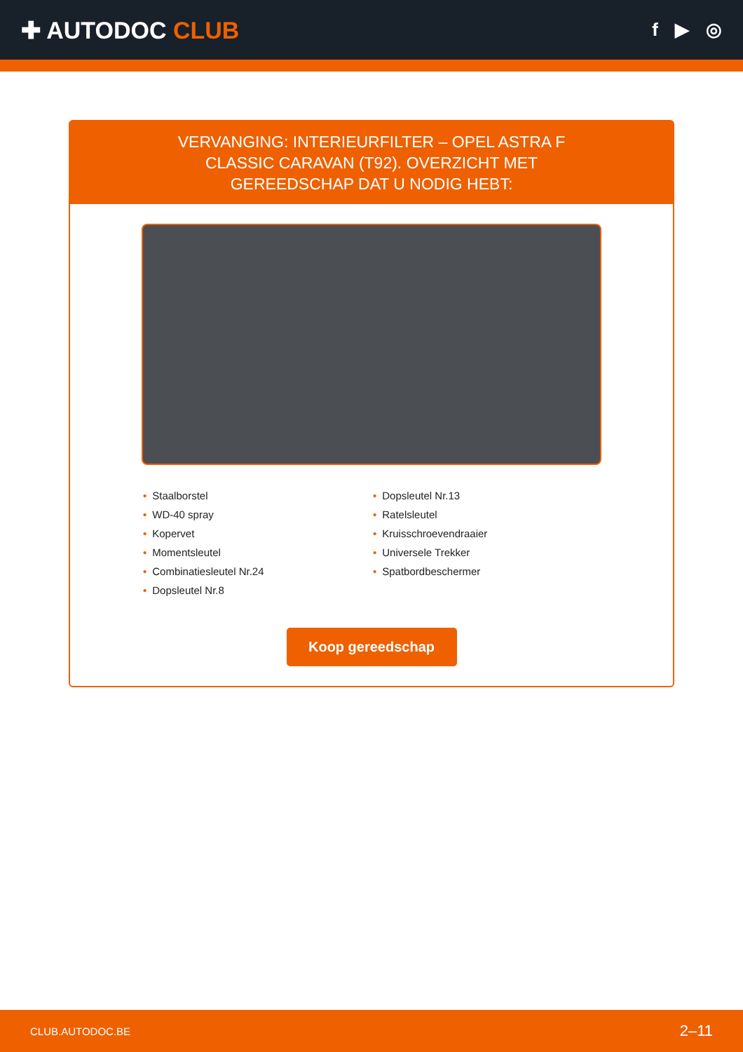✚ AUTODOC CLUB
f ▶ ◎
VERVANGING: INTERIEURFILTER – OPEL ASTRA F CLASSIC CARAVAN (T92). OVERZICHT MET GEREEDSCHAP DAT U NODIG HEBT:
• Staalborstel
• WD-40 spray
• Kopervet
• Momentsleutel
• Combinatiesleutel Nr.24
• Dopsleutel Nr.8
• Dopsleutel Nr.13
• Ratelsleutel
• Kruisschroevendraaier
• Universele Trekker
• Spatbordbeschermer
Koop gereedschap
CLUB.AUTODOC.BE 2–11